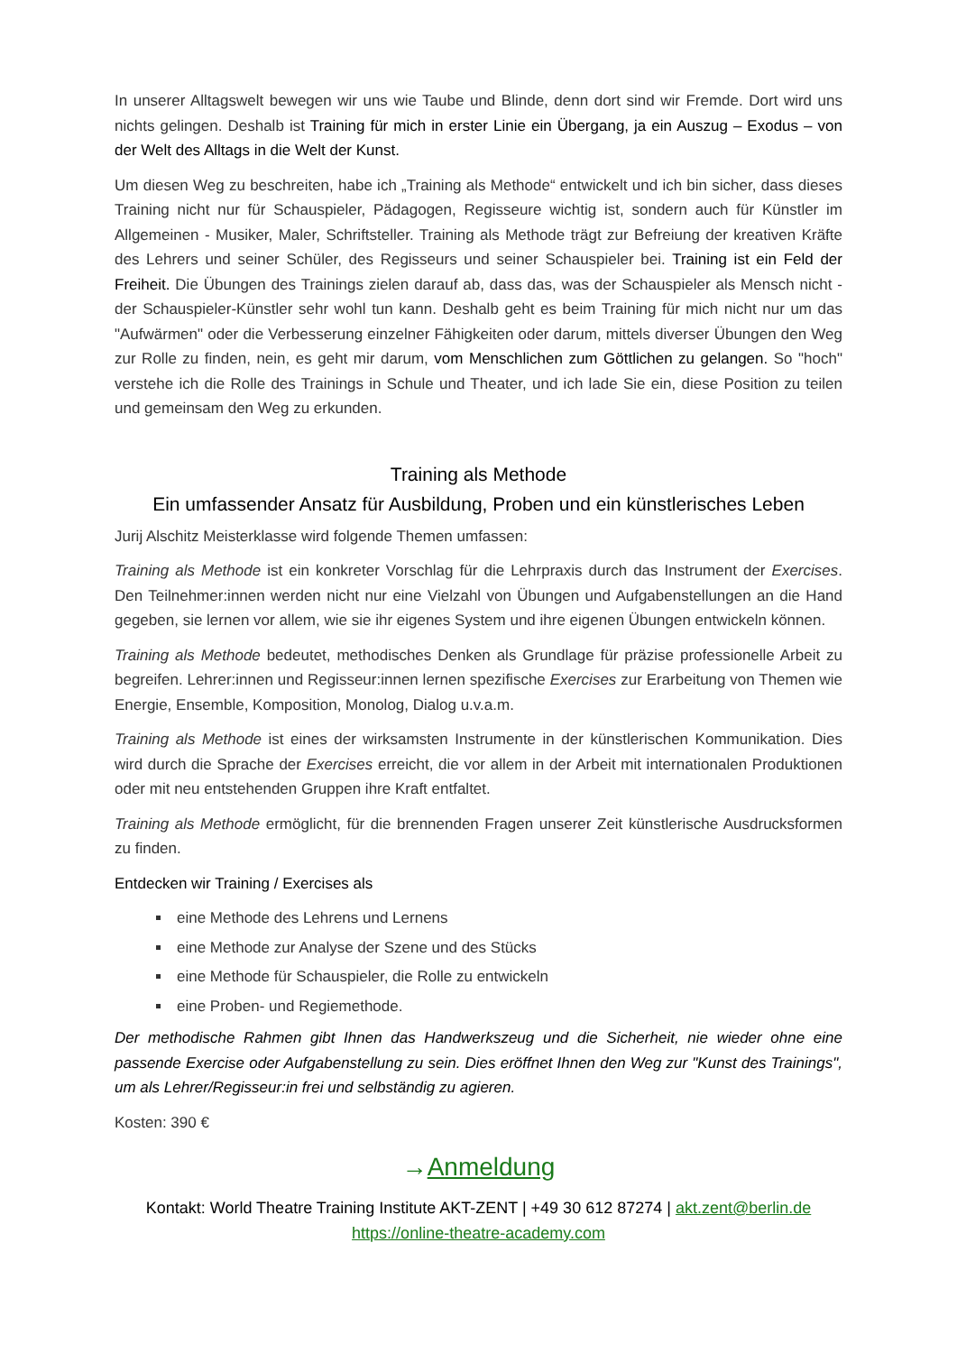In unserer Alltagswelt bewegen wir uns wie Taube und Blinde, denn dort sind wir Fremde. Dort wird uns nichts gelingen. Deshalb ist Training für mich in erster Linie ein Übergang, ja ein Auszug – Exodus – von der Welt des Alltags in die Welt der Kunst.
Um diesen Weg zu beschreiten, habe ich „Training als Methode“ entwickelt und ich bin sicher, dass dieses Training nicht nur für Schauspieler, Pädagogen, Regisseure wichtig ist, sondern auch für Künstler im Allgemeinen - Musiker, Maler, Schriftsteller. Training als Methode trägt zur Befreiung der kreativen Kräfte des Lehrers und seiner Schüler, des Regisseurs und seiner Schauspieler bei. Training ist ein Feld der Freiheit. Die Übungen des Trainings zielen darauf ab, dass das, was der Schauspieler als Mensch nicht - der Schauspieler-Künstler sehr wohl tun kann. Deshalb geht es beim Training für mich nicht nur um das "Aufwärmen" oder die Verbesserung einzelner Fähigkeiten oder darum, mittels diverser Übungen den Weg zur Rolle zu finden, nein, es geht mir darum, vom Menschlichen zum Göttlichen zu gelangen. So "hoch" verstehe ich die Rolle des Trainings in Schule und Theater, und ich lade Sie ein, diese Position zu teilen und gemeinsam den Weg zu erkunden.
Training als Methode
Ein umfassender Ansatz für Ausbildung, Proben und ein künstlerisches Leben
Jurij Alschitz Meisterklasse wird folgende Themen umfassen:
Training als Methode ist ein konkreter Vorschlag für die Lehrpraxis durch das Instrument der Exercises. Den Teilnehmer:innen werden nicht nur eine Vielzahl von Übungen und Aufgabenstellungen an die Hand gegeben, sie lernen vor allem, wie sie ihr eigenes System und ihre eigenen Übungen entwickeln können.
Training als Methode bedeutet, methodisches Denken als Grundlage für präzise professionelle Arbeit zu begreifen. Lehrer:innen und Regisseur:innen lernen spezifische Exercises zur Erarbeitung von Themen wie Energie, Ensemble, Komposition, Monolog, Dialog u.v.a.m.
Training als Methode ist eines der wirksamsten Instrumente in der künstlerischen Kommunikation. Dies wird durch die Sprache der Exercises erreicht, die vor allem in der Arbeit mit internationalen Produktionen oder mit neu entstehenden Gruppen ihre Kraft entfaltet.
Training als Methode ermöglicht, für die brennenden Fragen unserer Zeit künstlerische Ausdrucksformen zu finden.
Entdecken wir Training / Exercises als
eine Methode des Lehrens und Lernens
eine Methode zur Analyse der Szene und des Stücks
eine Methode für Schauspieler, die Rolle zu entwickeln
eine Proben- und Regiemethode.
Der methodische Rahmen gibt Ihnen das Handwerkszeug und die Sicherheit, nie wieder ohne eine passende Exercise oder Aufgabenstellung zu sein. Dies eröffnet Ihnen den Weg zur "Kunst des Trainings", um als Lehrer/Regisseur:in frei und selbständig zu agieren.
Kosten: 390 €
→Anmeldung
Kontakt: World Theatre Training Institute AKT-ZENT | +49 30 612 87274 | akt.zent@berlin.de
https://online-theatre-academy.com